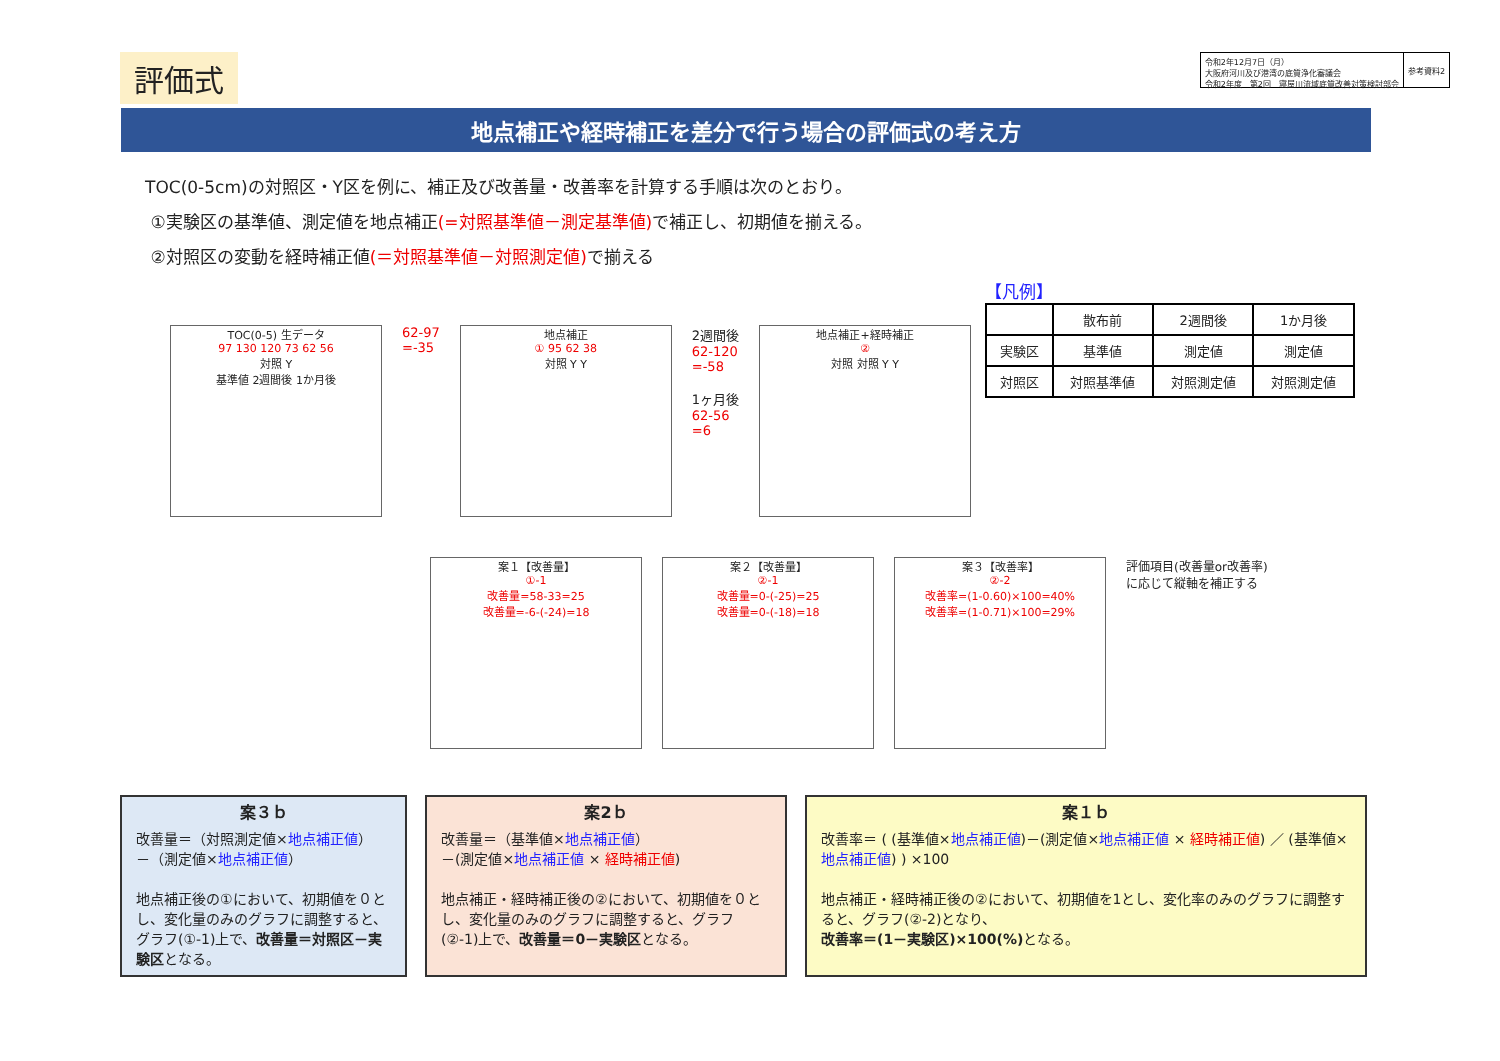評価式
令和2年12月7日（月）
大阪府河川及び港湾の底質浄化審議会
令和2年度　第2回　寝屋川流域底質改善対策検討部会
参考資料2
地点補正や経時補正を差分で行う場合の評価式の考え方
TOC(0-5cm)の対照区・Y区を例に、補正及び改善量・改善率を計算する手順は次のとおり。
①実験区の基準値、測定値を地点補正(=対照基準値－測定基準値) で補正し、初期値を揃える。
②対照区の変動を経時補正値(＝対照基準値－対照測定値) で揃える
【凡例】
| | 散布前 | 2週間後 | 1か月後 |
| --- | --- | --- | --- |
| 実験区 | 基準値 | 測定値 | 測定値 |
| 対照区 | 対照基準値 | 対照測定値 | 対照測定値 |
TOC(0-5) 生データ
97 130 120 73 62 56
対照 Y
基準値 2週間後 1か月後
62-97
=-35
地点補正
① 95 62 38
対照 Y Y
2週間後
62-120
=-58
1ヶ月後
62-56
=6
地点補正+経時補正
②
対照 対照 Y Y
案１【改善量】
①-1
改善量=58-33=25
改善量=-6-(-24)=18
案２【改善量】
②-1
改善量=0-(-25)=25
改善量=0-(-18)=18
案３【改善率】
②-2
改善率=(1-0.60)×100=40%
改善率=(1-0.71)×100=29%
評価項目(改善量or改善率)
に応じて縦軸を補正する
案３ｂ
改善量＝（対照測定値×地点補正値）
－（測定値×地点補正値）
地点補正後の①において、初期値を０とし、変化量のみのグラフに調整すると、グラフ(①-1)上で、改善量＝対照区－実験区となる。
案2ｂ
改善量＝（基準値×地点補正値）
－(測定値×地点補正値 × 経時補正値)
地点補正・経時補正後の②において、初期値を０とし、変化量のみのグラフに調整すると、グラフ(②-1)上で、改善量＝0－実験区となる。
案１ｂ
改善率＝ ( (基準値×地点補正値)－(測定値×地点補正値 × 経時補正値) ／ (基準値×地点補正値) ) ×100
地点補正・経時補正後の②において、初期値を1とし、変化率のみのグラフに調整すると、グラフ(②-2)となり、
改善率＝(1－実験区)×100(%) となる。